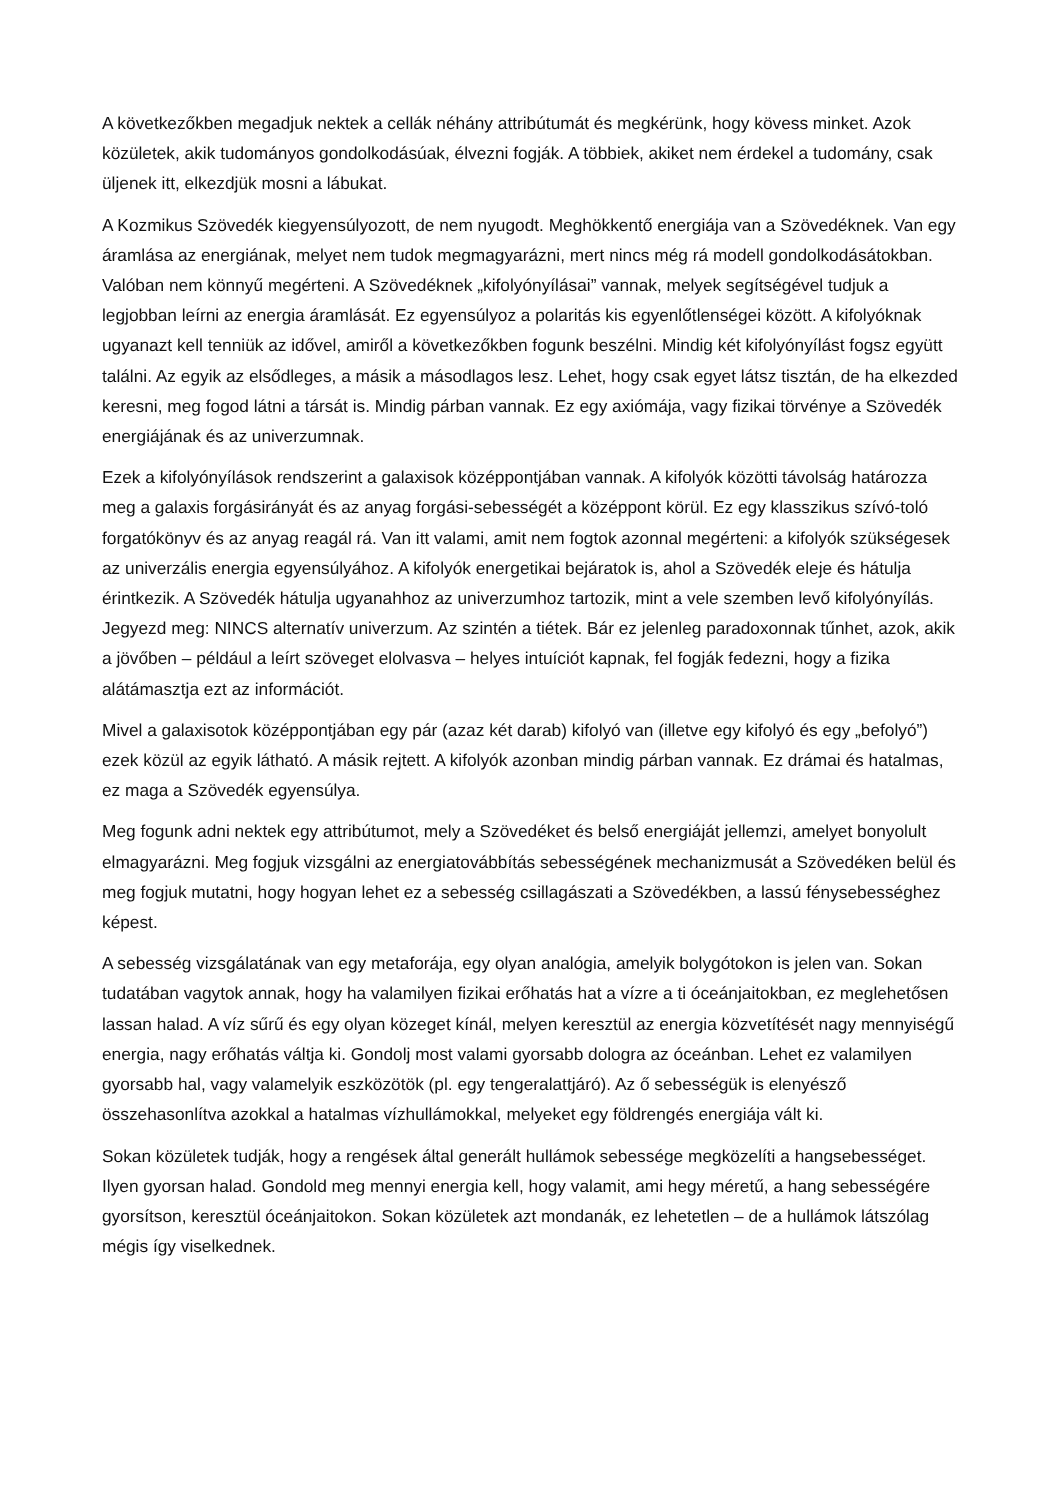A következőkben megadjuk nektek a cellák néhány attribútumát és megkérünk, hogy kövess minket. Azok közületek, akik tudományos gondolkodásúak, élvezni fogják. A többiek, akiket nem érdekel a tudomány, csak üljenek itt, elkezdjük mosni a lábukat.
A Kozmikus Szövedék kiegyensúlyozott, de nem nyugodt. Meghökkentő energiája van a Szövedéknek. Van egy áramlása az energiának, melyet nem tudok megmagyarázni, mert nincs még rá modell gondolkodásátokban. Valóban nem könnyű megérteni. A Szövedéknek „kifolyónyílásai” vannak, melyek segítségével tudjuk a legjobban leírni az energia áramlását. Ez egyensúlyoz a polaritás kis egyenlőtlenségei között. A kifolyóknak ugyanazt kell tenniük az idővel, amiről a következőkben fogunk beszélni. Mindig két kifolyónyílást fogsz együtt találni. Az egyik az elsődleges, a másik a másodlagos lesz. Lehet, hogy csak egyet látsz tisztán, de ha elkezded keresni, meg fogod látni a társát is. Mindig párban vannak. Ez egy axiómája, vagy fizikai törvénye a Szövedék energiájának és az univerzumnak.
Ezek a kifolyónyílások rendszerint a galaxisok középpontjában vannak. A kifolyók közötti távolság határozza meg a galaxis forgásirányát és az anyag forgási-sebességét a középpont körül. Ez egy klasszikus szívó-toló forgatókönyv és az anyag reagál rá. Van itt valami, amit nem fogtok azonnal megérteni: a kifolyók szükségesek az univerzális energia egyensúlyához. A kifolyók energetikai bejáratok is, ahol a Szövedék eleje és hátulja érintkezik. A Szövedék hátulja ugyanahhoz az univerzumhoz tartozik, mint a vele szemben levő kifolyónyílás. Jegyezd meg: NINCS alternatív univerzum. Az szintén a tiétek. Bár ez jelenleg paradoxonnak tűnhet, azok, akik a jövőben – például a leírt szöveget elolvasva – helyes intuíciót kapnak, fel fogják fedezni, hogy a fizika alátámasztja ezt az információt.
Mivel a galaxisotok középpontjában egy pár (azaz két darab) kifolyó van (illetve egy kifolyó és egy „befolyó”) ezek közül az egyik látható. A másik rejtett. A kifolyók azonban mindig párban vannak. Ez drámai és hatalmas, ez maga a Szövedék egyensúlya.
Meg fogunk adni nektek egy attribútumot, mely a Szövedéket és belső energiáját jellemzi, amelyet bonyolult elmagyarázni. Meg fogjuk vizsgálni az energiatovábbítás sebességének mechanizmusát a Szövedéken belül és meg fogjuk mutatni, hogy hogyan lehet ez a sebesség csillagászati a Szövedékben, a lassú fénysebességhez képest.
A sebesség vizsgálatának van egy metaforája, egy olyan analógia, amelyik bolygótokon is jelen van. Sokan tudatában vagytok annak, hogy ha valamilyen fizikai erőhatás hat a vízre a ti óceánjaitokban, ez meglehetősen lassan halad. A víz sűrű és egy olyan közeget kínál, melyen keresztül az energia közvetítését nagy mennyiségű energia, nagy erőhatás váltja ki. Gondolj most valami gyorsabb dologra az óceánban. Lehet ez valamilyen gyorsabb hal, vagy valamelyik eszközötök (pl. egy tengeralattjáró). Az ő sebességük is elenyésző összehasonlítva azokkal a hatalmas vízhullámokkal, melyeket egy földrengés energiája vált ki.
Sokan közületek tudják, hogy a rengések által generált hullámok sebessége megközelíti a hangsebességet. Ilyen gyorsan halad. Gondold meg mennyi energia kell, hogy valamit, ami hegy méretű, a hang sebességére gyorsítson, keresztül óceánjaitokon. Sokan közületek azt mondanák, ez lehetetlen – de a hullámok látszólag mégis így viselkednek.